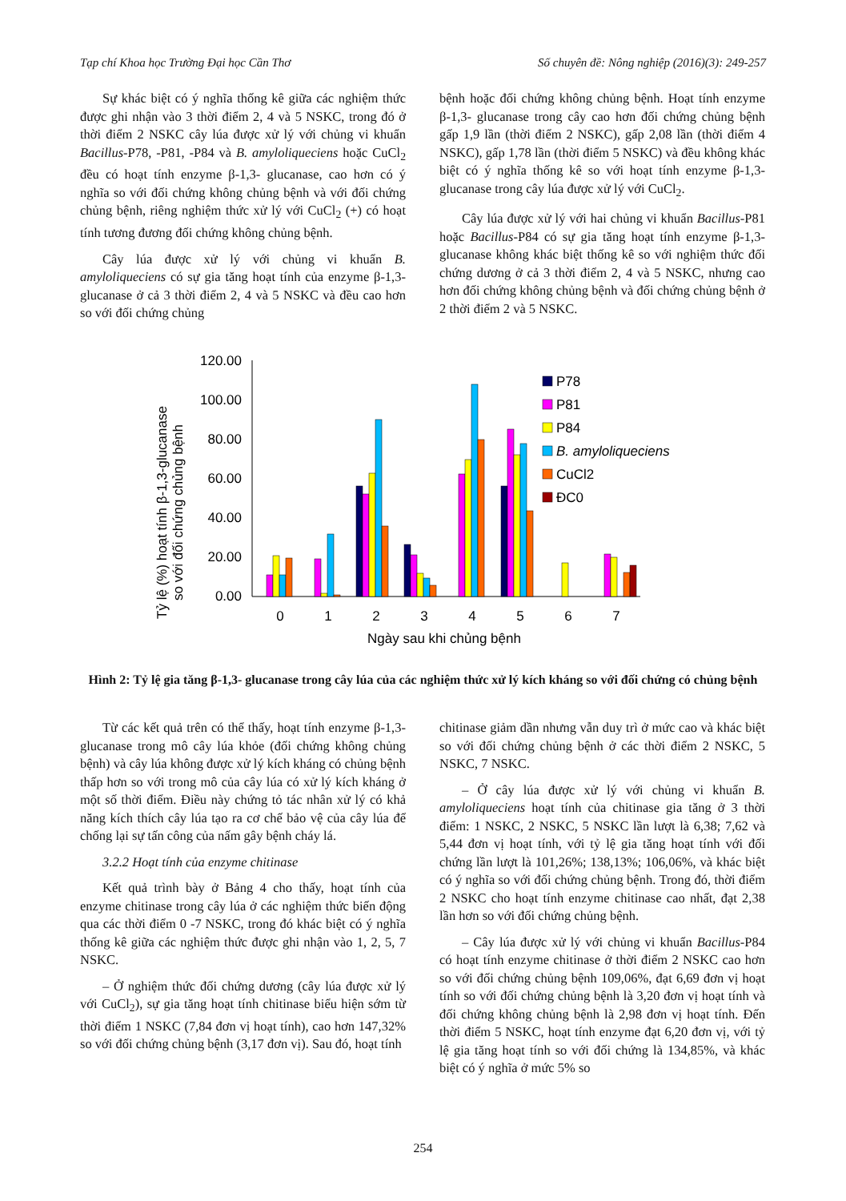Tạp chí Khoa học Trường Đại học Cần Thơ Số chuyên đề: Nông nghiệp (2016)(3): 249-257
Sự khác biệt có ý nghĩa thống kê giữa các nghiệm thức được ghi nhận vào 3 thời điểm 2, 4 và 5 NSKC, trong đó ở thời điểm 2 NSKC cây lúa được xử lý với chủng vi khuẩn Bacillus-P78, -P81, -P84 và B. amyloliqueciens hoặc CuCl<sub>2</sub> đều có hoạt tính enzyme β-1,3- glucanase, cao hơn có ý nghĩa so với đối chứng không chủng bệnh và với đối chứng chủng bệnh, riêng nghiệm thức xử lý với CuCl<sub>2</sub> (+) có hoạt tính tương đương đối chứng không chủng bệnh.
Cây lúa được xử lý với chủng vi khuẩn B. amyloliqueciens có sự gia tăng hoạt tính của enzyme β-1,3- glucanase ở cả 3 thời điểm 2, 4 và 5 NSKC và đều cao hơn so với đối chứng chủng
bệnh hoặc đối chứng không chủng bệnh. Hoạt tính enzyme β-1,3- glucanase trong cây cao hơn đối chứng chủng bệnh gấp 1,9 lần (thời điểm 2 NSKC), gấp 2,08 lần (thời điểm 4 NSKC), gấp 1,78 lần (thời điểm 5 NSKC) và đều không khác biệt có ý nghĩa thống kê so với hoạt tính enzyme β-1,3- glucanase trong cây lúa được xử lý với CuCl<sub>2</sub>.
Cây lúa được xử lý với hai chủng vi khuẩn Bacillus-P81 hoặc Bacillus-P84 có sự gia tăng hoạt tính enzyme β-1,3- glucanase không khác biệt thống kê so với nghiệm thức đối chứng dương ở cả 3 thời điểm 2, 4 và 5 NSKC, nhưng cao hơn đối chứng không chủng bệnh và đối chứng chủng bệnh ở 2 thời điểm 2 và 5 NSKC.
Tỷ lệ (%) hoạt tính β-1,3-glucanase
so với đối chứng chủng bệnh
120.00
100.00
80.00
60.00
40.00
20.00
0.00
0
1
2
3
4
5
6
7
Ngày sau khi chủng bệnh
P78
P81
P84
B. amyloliqueciens
CuCl2
ĐC0
Hình 2: Tỷ lệ gia tăng β-1,3- glucanase trong cây lúa của các nghiệm thức xử lý kích kháng so với đối chứng có chủng bệnh
Từ các kết quả trên có thể thấy, hoạt tính enzyme β-1,3- glucanase trong mô cây lúa khỏe (đối chứng không chủng bệnh) và cây lúa không được xử lý kích kháng có chủng bệnh thấp hơn so với trong mô của cây lúa có xử lý kích kháng ở một số thời điểm. Điều này chứng tỏ tác nhân xử lý có khả năng kích thích cây lúa tạo ra cơ chế bảo vệ của cây lúa để chống lại sự tấn công của nấm gây bệnh cháy lá.
3.2.2 Hoạt tính của enzyme chitinase
Kết quả trình bày ở Bảng 4 cho thấy, hoạt tính của enzyme chitinase trong cây lúa ở các nghiệm thức biến động qua các thời điểm 0 -7 NSKC, trong đó khác biệt có ý nghĩa thống kê giữa các nghiệm thức được ghi nhận vào 1, 2, 5, 7 NSKC.
– Ở nghiệm thức đối chứng dương (cây lúa được xử lý với CuCl<sub>2</sub>), sự gia tăng hoạt tính chitinase biểu hiện sớm từ thời điểm 1 NSKC (7,84 đơn vị hoạt tính), cao hơn 147,32% so với đối chứng chủng bệnh (3,17 đơn vị). Sau đó, hoạt tính
chitinase giảm dần nhưng vẫn duy trì ở mức cao và khác biệt so với đối chứng chủng bệnh ở các thời điểm 2 NSKC, 5 NSKC, 7 NSKC.
– Ở cây lúa được xử lý với chủng vi khuẩn B. amyloliqueciens hoạt tính của chitinase gia tăng ở 3 thời điểm: 1 NSKC, 2 NSKC, 5 NSKC lần lượt là 6,38; 7,62 và 5,44 đơn vị hoạt tính, với tỷ lệ gia tăng hoạt tính với đối chứng lần lượt là 101,26%; 138,13%; 106,06%, và khác biệt có ý nghĩa so với đối chứng chủng bệnh. Trong đó, thời điểm 2 NSKC cho hoạt tính enzyme chitinase cao nhất, đạt 2,38 lần hơn so với đối chứng chủng bệnh.
– Cây lúa được xử lý với chủng vi khuẩn Bacillus-P84 có hoạt tính enzyme chitinase ở thời điểm 2 NSKC cao hơn so với đối chứng chủng bệnh 109,06%, đạt 6,69 đơn vị hoạt tính so với đối chứng chủng bệnh là 3,20 đơn vị hoạt tính và đối chứng không chủng bệnh là 2,98 đơn vị hoạt tính. Đến thời điểm 5 NSKC, hoạt tính enzyme đạt 6,20 đơn vị, với tỷ lệ gia tăng hoạt tính so với đối chứng là 134,85%, và khác biệt có ý nghĩa ở mức 5% so
254